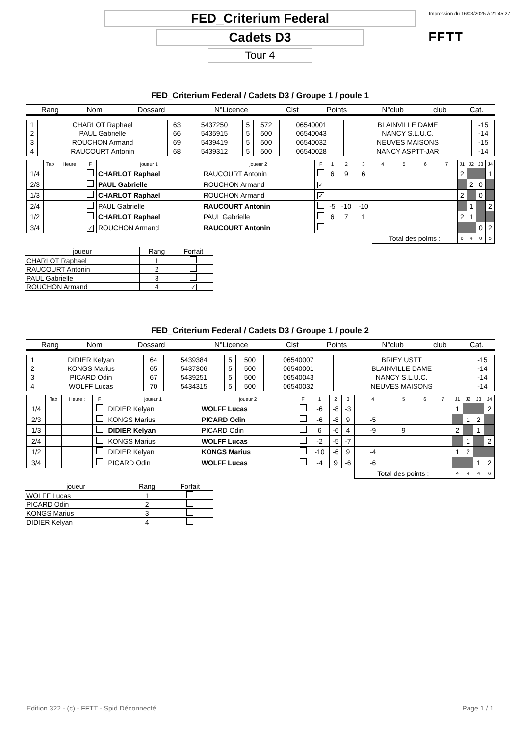Impression du 16/03/2025 à 21:45:27
FFTT
FED_Criterium Federal
Cadets D3
Tour 4
FED_Criterium Federal / Cadets D3 / Groupe 1 / poule 1
| Rang | Nom | Dossard | N°Licence | Clst | Points | N°club | club | Cat. |
| --- | --- | --- | --- | --- | --- | --- | --- | --- |
| 1 | CHARLOT Raphael | 63 | 5437250 | 5 | 572 | 06540001 | BLAINVILLE DAME | -15 |
| 2 | PAUL Gabrielle | 66 | 5435915 | 5 | 500 | 06540043 | NANCY S.L.U.C. | -14 |
| 3 | ROUCHON Armand | 69 | 5439419 | 5 | 500 | 06540032 | NEUVES MAISONS | -15 |
| 4 | RAUCOURT Antonin | 68 | 5439312 | 5 | 500 | 06540028 | NANCY ASPTT-JAR | -14 |
| | Tab | Heure : | F | joueur 1 | joueur 2 | F | 1 | 2 | 3 | 4 | 5 | 6 | 7 | J1 | J2 | J3 | J4 |
| 1/4 | | | | CHARLOT Raphael | RAUCOURT Antonin | | 6 | 9 | 6 | | | | | 2 | | | 1 |
| 2/3 | | | | PAUL Gabrielle | ROUCHON Armand | ✓ | | | | | | | | | 2 | 0 | |
| 1/3 | | | | CHARLOT Raphael | ROUCHON Armand | ✓ | | | | | | | | 2 | | 0 | |
| 2/4 | | | | PAUL Gabrielle | RAUCOURT Antonin | | -5 | -10 | -10 | | | | | | 1 | | 2 |
| 1/2 | | | | CHARLOT Raphael | PAUL Gabrielle | | 6 | 7 | 1 | | | | | 2 | 1 | | |
| 3/4 | | | ✓ | ROUCHON Armand | RAUCOURT Antonin | | | | | | | | | | | 0 | 2 |
| | | | | | | | | | | Total des points : | | | | 6 | 4 | 0 | 5 |
| joueur | Rang | Forfait |
| --- | --- | --- |
| CHARLOT Raphael | 1 | |
| RAUCOURT Antonin | 2 | |
| PAUL Gabrielle | 3 | |
| ROUCHON Armand | 4 | ✓ |
FED_Criterium Federal / Cadets D3 / Groupe 1 / poule 2
| Rang | Nom | Dossard | N°Licence | Clst | Points | N°club | club | Cat. |
| --- | --- | --- | --- | --- | --- | --- | --- | --- |
| 1 | DIDIER Kelyan | 64 | 5439384 | 5 | 500 | 06540007 | BRIEY USTT | -15 |
| 2 | KONGS Marius | 65 | 5437306 | 5 | 500 | 06540001 | BLAINVILLE DAME | -14 |
| 3 | PICARD Odin | 67 | 5439251 | 5 | 500 | 06540043 | NANCY S.L.U.C. | -14 |
| 4 | WOLFF Lucas | 70 | 5434315 | 5 | 500 | 06540032 | NEUVES MAISONS | -14 |
| | Tab | Heure : | F | joueur 1 | joueur 2 | F | 1 | 2 | 3 | 4 | 5 | 6 | 7 | J1 | J2 | J3 | J4 |
| 1/4 | | | | DIDIER Kelyan | WOLFF Lucas | | -6 | -8 | -3 | | | | | 1 | | | 2 |
| 2/3 | | | | KONGS Marius | PICARD Odin | | -6 | -8 | 9 | -5 | | | | | 1 | 2 | |
| 1/3 | | | | DIDIER Kelyan | PICARD Odin | | 6 | -6 | 4 | -9 | 9 | | | 2 | | 1 | |
| 2/4 | | | | KONGS Marius | WOLFF Lucas | | -2 | -5 | -7 | | | | | | 1 | | 2 |
| 1/2 | | | | DIDIER Kelyan | KONGS Marius | | -10 | -6 | 9 | -4 | | | | 1 | 2 | | |
| 3/4 | | | | PICARD Odin | WOLFF Lucas | | -4 | 9 | -6 | -6 | | | | | | 1 | 2 |
| | | | | | | | | | | Total des points : | | | | 4 | 4 | 4 | 6 |
| joueur | Rang | Forfait |
| --- | --- | --- |
| WOLFF Lucas | 1 | |
| PICARD Odin | 2 | |
| KONGS Marius | 3 | |
| DIDIER Kelyan | 4 | |
Edition 322 - (c) - FFTT - Spid Déconnecté Page 1 / 1